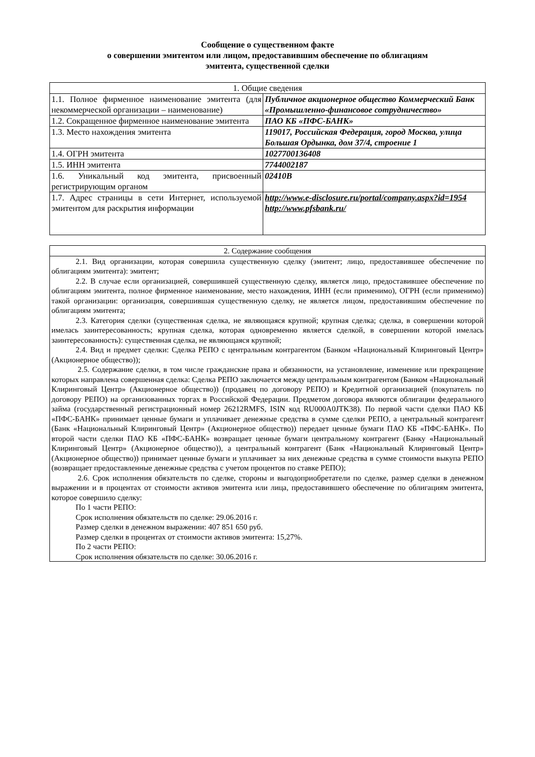Сообщение о существенном факте
о совершении эмитентом или лицом, предоставившим обеспечение по облигациям
эмитента, существенной сделки
| 1. Общие сведения | |
| --- | --- |
| 1.1. Полное фирменное наименование эмитента (для некоммерческой организации – наименование) | Публичное акционерное общество Коммерческий Банк «Промышленно-финансовое сотрудничество» |
| 1.2. Сокращенное фирменное наименование эмитента | ПАО КБ «ПФС-БАНК» |
| 1.3. Место нахождения эмитента | 119017, Российская Федерация, город Москва, улица Большая Ордынка, дом 37/4, строение 1 |
| 1.4. ОГРН эмитента | 1027700136408 |
| 1.5. ИНН эмитента | 7744002187 |
| 1.6. Уникальный код эмитента, присвоенный регистрирующим органом | 02410B |
| 1.7. Адрес страницы в сети Интернет, используемой эмитентом для раскрытия информации | http://www.e-disclosure.ru/portal/company.aspx?id=1954 http://www.pfsbank.ru/ |
| 2. Содержание сообщения |
| --- |
| 2.1. Вид организации, которая совершила существенную сделку (эмитент; лицо, предоставившее обеспечение по облигациям эмитента): эмитент; 2.2. В случае если организацией, совершившей существенную сделку, является лицо, предоставившее обеспечение по облигациям эмитента, полное фирменное наименование, место нахождения, ИНН (если применимо), ОГРН (если применимо) такой организации: организация, совершившая существенную сделку, не является лицом, предоставившим обеспечение по облигациям эмитента; 2.3. Категория сделки (существенная сделка, не являющаяся крупной; крупная сделка; сделка, в совершении которой имелась заинтересованность; крупная сделка, которая одновременно является сделкой, в совершении которой имелась заинтересованность): существенная сделка, не являющаяся крупной; 2.4. Вид и предмет сделки: Сделка РЕПО с центральным контрагентом (Банком «Национальный Клиринговый Центр» (Акционерное общество)); 2.5. Содержание сделки, в том числе гражданские права и обязанности, на установление, изменение или прекращение которых направлена совершенная сделка: Сделка РЕПО заключается между центральным контрагентом (Банком «Национальный Клиринговый Центр» (Акционерное общество)) (продавец по договору РЕПО) и Кредитной организацией (покупатель по договору РЕПО) на организованных торгах в Российской Федерации. Предметом договора являются облигации федерального займа (государственный регистрационный номер 26212RMFS, ISIN код RU000A0JTK38). По первой части сделки ПАО КБ «ПФС-БАНК» принимает ценные бумаги и уплачивает денежные средства в сумме сделки РЕПО, а центральный контрагент (Банк «Национальный Клиринговый Центр» (Акционерное общество)) передает ценные бумаги ПАО КБ «ПФС-БАНК». По второй части сделки ПАО КБ «ПФС-БАНК» возвращает ценные бумаги центральному контрагент (Банку «Национальный Клиринговый Центр» (Акционерное общество)), а центральный контрагент (Банк «Национальный Клиринговый Центр» (Акционерное общество)) принимает ценные бумаги и уплачивает за них денежные средства в сумме стоимости выкупа РЕПО (возвращает предоставленные денежные средства с учетом процентов по ставке РЕПО); 2.6. Срок исполнения обязательств по сделке, стороны и выгодоприобретатели по сделке, размер сделки в денежном выражении и в процентах от стоимости активов эмитента или лица, предоставившего обеспечение по облигациям эмитента, которое совершило сделку: По 1 части РЕПО: Срок исполнения обязательств по сделке: 29.06.2016 г. Размер сделки в денежном выражении: 407 851 650 руб. Размер сделки в процентах от стоимости активов эмитента: 15,27%. По 2 части РЕПО: Срок исполнения обязательств по сделке: 30.06.2016 г. |